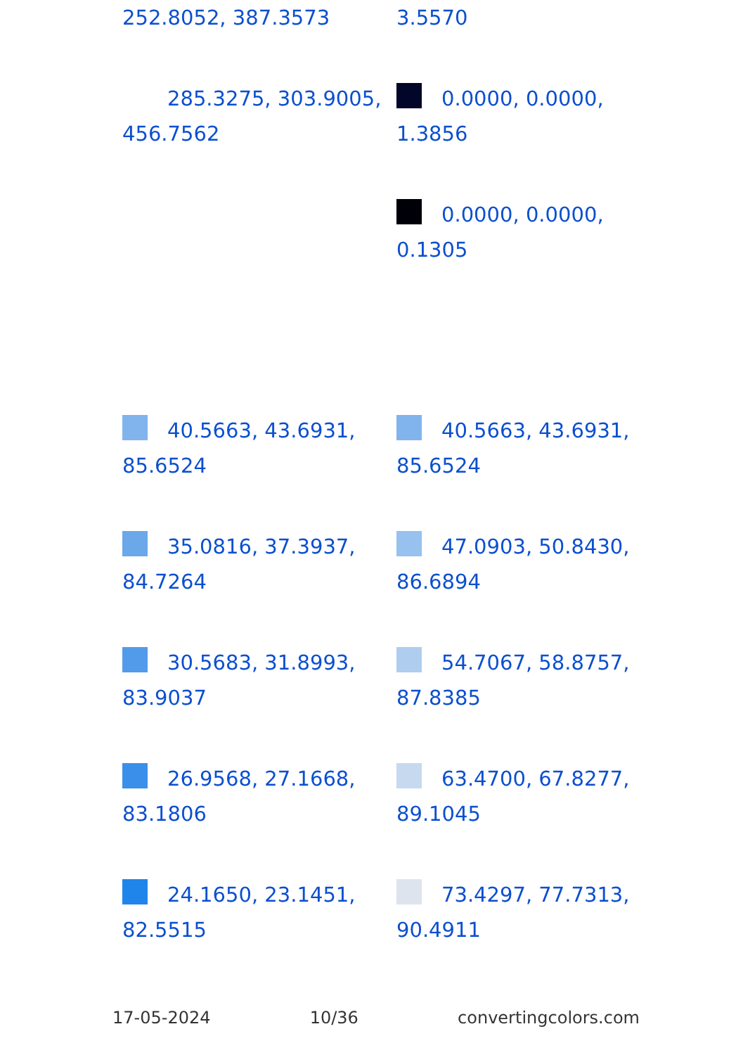252.8052, 387.3573 3.5570
285.3275, 303.9005, 456.7562
0.0000, 0.0000, 1.3856
0.0000, 0.0000, 0.1305
40.5663, 43.6931, 85.6524
40.5663, 43.6931, 85.6524
35.0816, 37.3937, 84.7264
47.0903, 50.8430, 86.6894
30.5683, 31.8993, 83.9037
54.7067, 58.8757, 87.8385
26.9568, 27.1668, 83.1806
63.4700, 67.8277, 89.1045
24.1650, 23.1451, 82.5515
73.4297, 77.7313, 90.4911
17-05-2024 10/36 convertingcolors.com